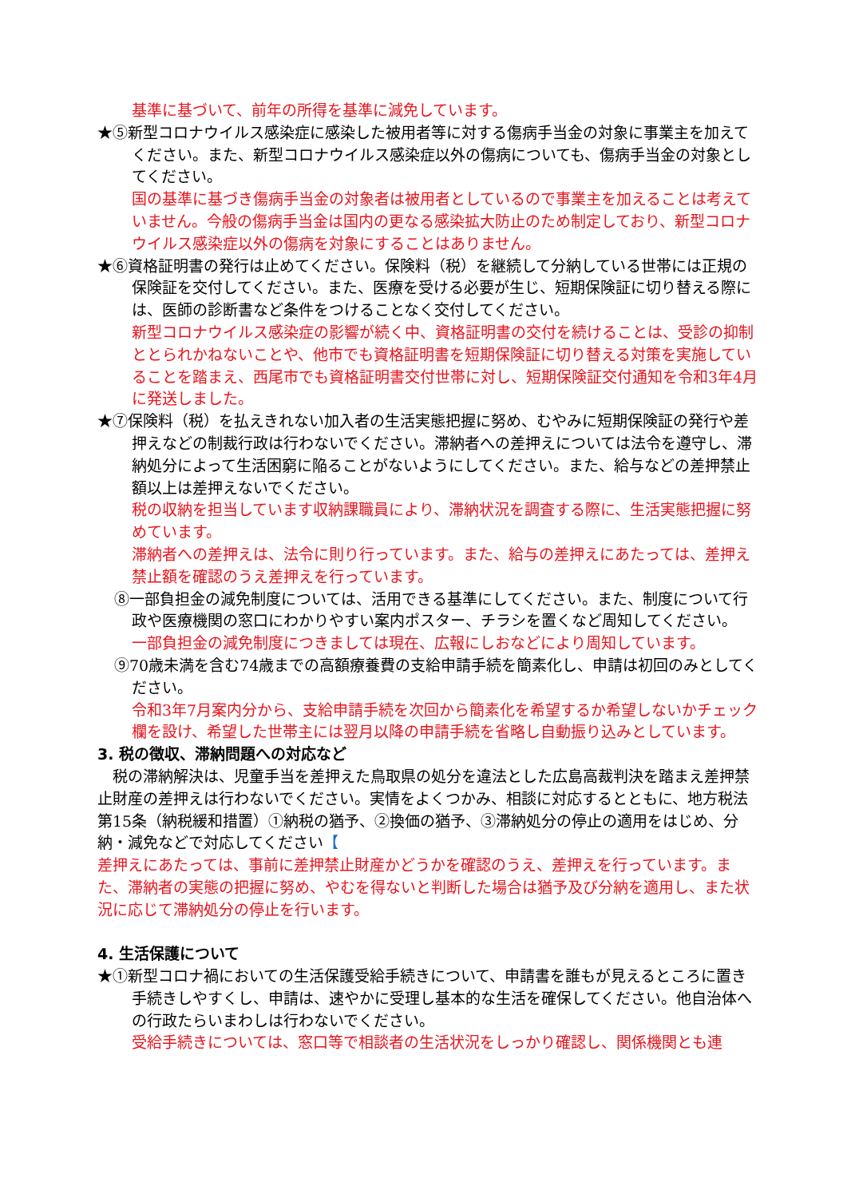基準に基づいて、前年の所得を基準に減免しています。
★⑤新型コロナウイルス感染症に感染した被用者等に対する傷病手当金の対象に事業主を加えてください。また、新型コロナウイルス感染症以外の傷病についても、傷病手当金の対象としてください。
国の基準に基づき傷病手当金の対象者は被用者としているので事業主を加えることは考えていません。今般の傷病手当金は国内の更なる感染拡大防止のため制定しており、新型コロナウイルス感染症以外の傷病を対象にすることはありません。
★⑥資格証明書の発行は止めてください。保険料（税）を継続して分納している世帯には正規の保険証を交付してください。また、医療を受ける必要が生じ、短期保険証に切り替える際には、医師の診断書など条件をつけることなく交付してください。
新型コロナウイルス感染症の影響が続く中、資格証明書の交付を続けることは、受診の抑制ととられかねないことや、他市でも資格証明書を短期保険証に切り替える対策を実施していることを踏まえ、西尾市でも資格証明書交付世帯に対し、短期保険証交付通知を令和3年4月に発送しました。
★⑦保険料（税）を払えきれない加入者の生活実態把握に努め、むやみに短期保険証の発行や差押えなどの制裁行政は行わないでください。滞納者への差押えについては法令を遵守し、滞納処分によって生活困窮に陥ることがないようにしてください。また、給与などの差押禁止額以上は差押えないでください。
税の収納を担当しています収納課職員により、滞納状況を調査する際に、生活実態把握に努めています。
滞納者への差押えは、法令に則り行っています。また、給与の差押えにあたっては、差押え禁止額を確認のうえ差押えを行っています。
⑧一部負担金の減免制度については、活用できる基準にしてください。また、制度について行政や医療機関の窓口にわかりやすい案内ポスター、チラシを置くなど周知してください。
一部負担金の減免制度につきましては現在、広報にしおなどにより周知しています。
⑨70歳未満を含む74歳までの高額療養費の支給申請手続を簡素化し、申請は初回のみとしてください。
令和3年7月案内分から、支給申請手続を次回から簡素化を希望するか希望しないかチェック欄を設け、希望した世帯主には翌月以降の申請手続を省略し自動振り込みとしています。
3. 税の徴収、滞納問題への対応など
　税の滞納解決は、児童手当を差押えた鳥取県の処分を違法とした広島高裁判決を踏まえ差押禁止財産の差押えは行わないでください。実情をよくつかみ、相談に対応するとともに、地方税法第15条（納税緩和措置）①納税の猶予、②換価の猶予、③滞納処分の停止の適用をはじめ、分納・減免などで対応してください【
差押えにあたっては、事前に差押禁止財産かどうかを確認のうえ、差押えを行っています。また、滞納者の実態の把握に努め、やむを得ないと判断した場合は猶予及び分納を適用し、また状況に応じて滞納処分の停止を行います。
4. 生活保護について
★①新型コロナ禍においての生活保護受給手続きについて、申請書を誰もが見えるところに置き手続きしやすくし、申請は、速やかに受理し基本的な生活を確保してください。他自治体への行政たらいまわしは行わないでください。
受給手続きについては、窓口等で相談者の生活状況をしっかり確認し、関係機関とも連